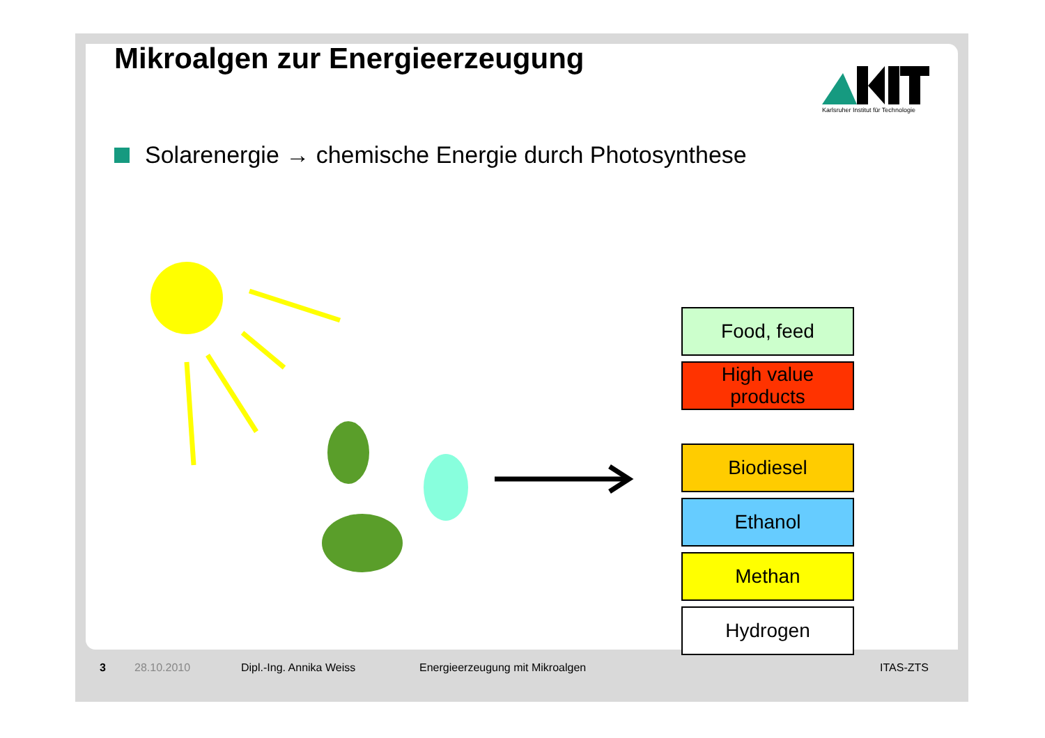Karlsruher Institut für Technologie
Mikroalgen zur Energieerzeugung
Solarenergie → chemische Energie durch Photosynthese
Food, feed
High value products
Biodiesel
Ethanol
Methan
Hydrogen
3 28.10.2010 Dipl.-Ing. Annika Weiss Energieerzeugung mit Mikroalgen ITAS-ZTS